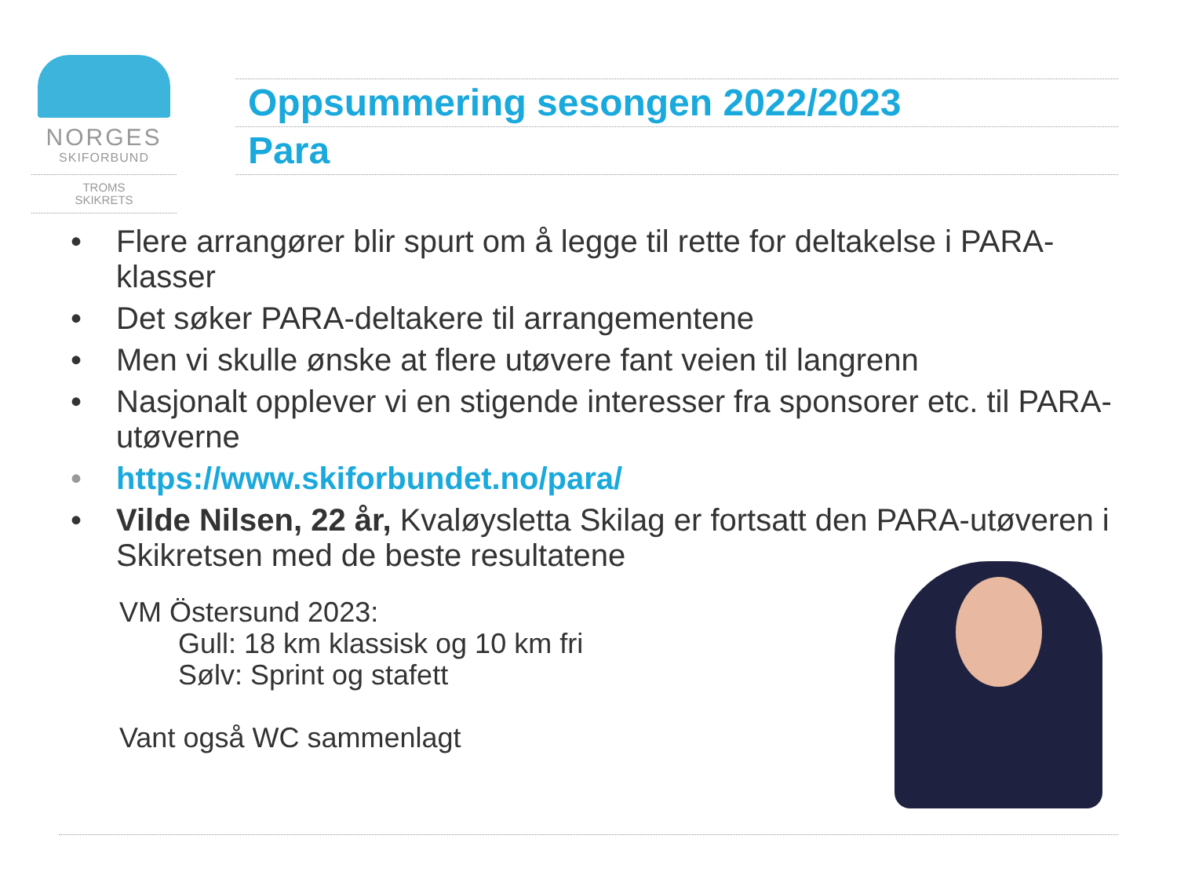NORGES
SKIFORBUND
TROMS
SKIKRETS
Oppsummering sesongen 2022/2023
Para
• Flere arrangører blir spurt om å legge til rette for deltakelse i PARA-klasser
• Det søker PARA-deltakere til arrangementene
• Men vi skulle ønske at flere utøvere fant veien til langrenn
• Nasjonalt opplever vi en stigende interesser fra sponsorer etc. til PARA-utøverne
• https://www.skiforbundet.no/para/
• Vilde Nilsen, 22 år, Kvaløysletta Skilag er fortsatt den PARA-utøveren i Skikretsen med de beste resultatene
VM Östersund 2023:
Gull: 18 km klassisk og 10 km fri
Sølv: Sprint og stafett
Vant også WC sammenlagt